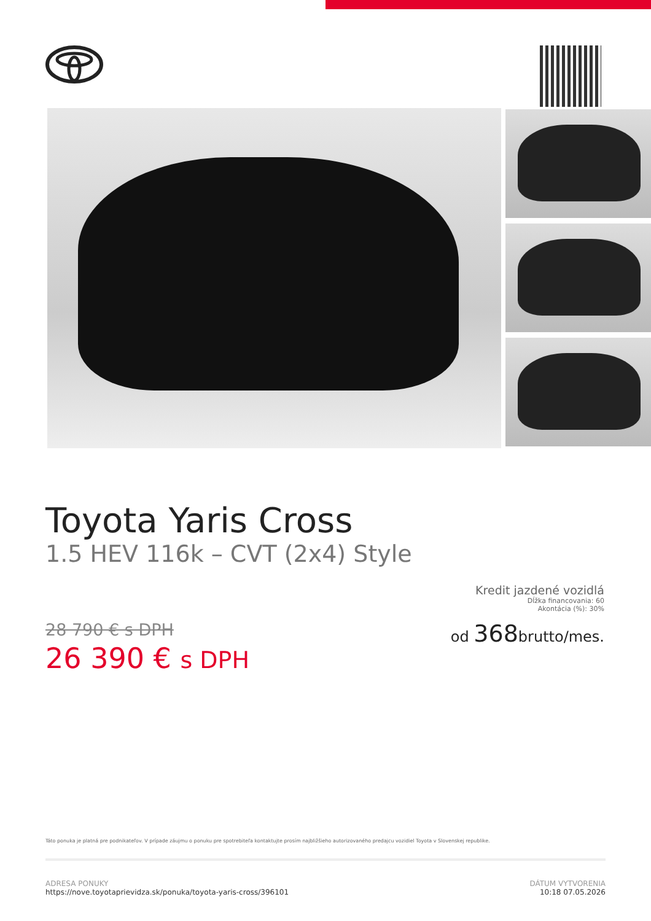Toyota Yaris Cross
1.5 HEV 116k – CVT (2x4) Style
Kredit jazdené vozidlá
Dĺžka financovania: 60
Akontácia (%): 30%
od 368brutto/mes.
28 790 € s DPH
26 390 € s DPH
Táto ponuka je platná pre podnikateľov. V prípade záujmu o ponuku pre spotrebiteľa kontaktujte prosím najbližšieho autorizovaného predajcu vozidiel Toyota v Slovenskej republike.
ADRESA PONUKY
https://nove.toyotaprievidza.sk/ponuka/toyota-yaris-cross/396101
DÁTUM VYTVORENIA
10:18 07.05.2026